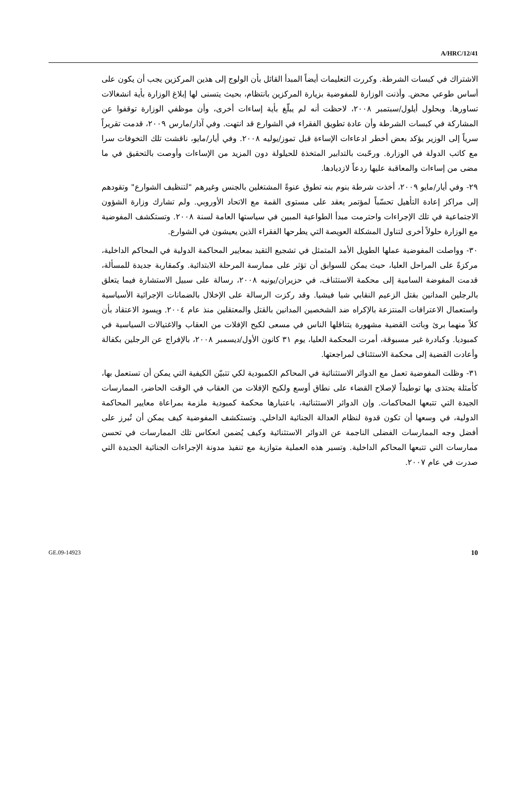A/HRC/12/41
الاشتراك في كبسات الشرطة. وكررت التعليمات أيضاً المبدأ القائل بأن الولوج إلى هذين المركزين يجب أن يكون على أساس طوعي محض. وأذنت الوزارة للمفوضية بزيارة المركزين بانتظام، بحيث يتسنى لها إبلاغ الوزارة بأية انشغالات تساورها. وبحلول أيلول/سبتمبر ٢٠٠٨، لاحظت أنه لم يبلّغ بأية إساءات أخرى، وأن موظفي الوزارة توقفوا عن المشاركة في كبسات الشرطة وأن عادة تطويق الفقراء في الشوارع قد انتهت. وفي آذار/مارس ٢٠٠٩، قدمت تقريراً سرياً إلى الوزير يؤكد بعض أخطر ادعاءات الإساءة قبل تموز/يوليه ٢٠٠٨. وفي أيار/مايو، ناقشت تلك التخوفات سرا مع كاتب الدولة في الوزارة. ورحّبت بالتدابير المتخذة للحيلولة دون المزيد من الإساءات وأوصت بالتحقيق في ما مضى من إساءات والمعاقبة عليها ردعاً لازديادها.
٢٩- وفي أيار/مايو ٢٠٠٩، أخذت شرطة بنوم بنه تطوق عنوةً المشتغلين بالجنس وغيرهم "لتنظيف الشوارع" وتقودهم إلى مراكز إعادة التأهيل تحسّباً لمؤتمر يعقد على مستوى القمة مع الاتحاد الأوروبي. ولم تشارك وزارة الشؤون الاجتماعية في تلك الإجراءات واحترمت مبدأ الطواعية المبين في سياستها العامة لسنة ٢٠٠٨. وتستكشف المفوضية مع الوزارة حلولاً أخرى لتناول المشكلة العويصة التي يطرحها الفقراء الذين يعيشون في الشوارع.
٣٠- وواصلت المفوضية عملها الطويل الأمد المتمثل في تشجيع التقيد بمعايير المحاكمة الدولية في المحاكم الداخلية، مركزةً على المراحل العليا، حيث يمكن للسوابق أن تؤثر على ممارسة المرحلة الابتدائية. وكمقاربة جديدة للمسألة، قدمت المفوضة السامية إلى محكمة الاستئناف، في حزيران/يونيه ٢٠٠٨، رسالة على سبيل الاستشارة فيما يتعلق بالرجلين المدانين بقتل الزعيم النقابي شيا فيشيا. وقد ركزت الرسالة على الإخلال بالضمانات الإجرائية الأسياسية واستعمال الاعترافات المنتزعة بالإكراه ضد الشخصين المدانين بالقتل والمعتقلين منذ عام ٢٠٠٤. ويسود الاعتقاد بأن كلاً منهما برئ وباتت القضية مشهورة يتناقلها الناس في مسعى لكبح الإفلات من العقاب والاغتيالات السياسية في كمبوديا. وكبادرة غير مسبوقة، أمرت المحكمة العليا، يوم ٣١ كانون الأول/ديسمبر ٢٠٠٨، بالإفراج عن الرجلين بكفالة وأعادت القضية إلى محكمة الاستئناف لمراجعتها.
٣١- وظلت المفوضية تعمل مع الدوائر الاستثنائية في المحاكم الكمبودية لكي تتبيّن الكيفية التي يمكن أن تستعمل بها، كأمثلة يحتذى بها توطيداً لإصلاح القضاء على نطاق أوسع ولكبح الإفلات من العقاب في الوقت الحاضر، الممارسات الجيدة التي تتبعها المحاكمات. وإن الدوائر الاستثنائية، باعتبارها محكمة كمبودية ملزمة بمراعاة معايير المحاكمة الدولية، في وسعها أن تكون قدوة لنظام العدالة الجنائية الداخلي. وتستكشف المفوضية كيف يمكن أن تُبرز على أفضل وجه الممارسات الفضلى الناجمة عن الدوائر الاستثنائية وكيف يُضمن انعكاس تلك الممارسات في تحسن ممارسات التي تتبعها المحاكم الداخلية. وتسير هذه العملية متوازية مع تنفيذ مدونة الإجراءات الجنائية الجديدة التي صدرت في عام ٢٠٠٧.
GE.09-14923 10